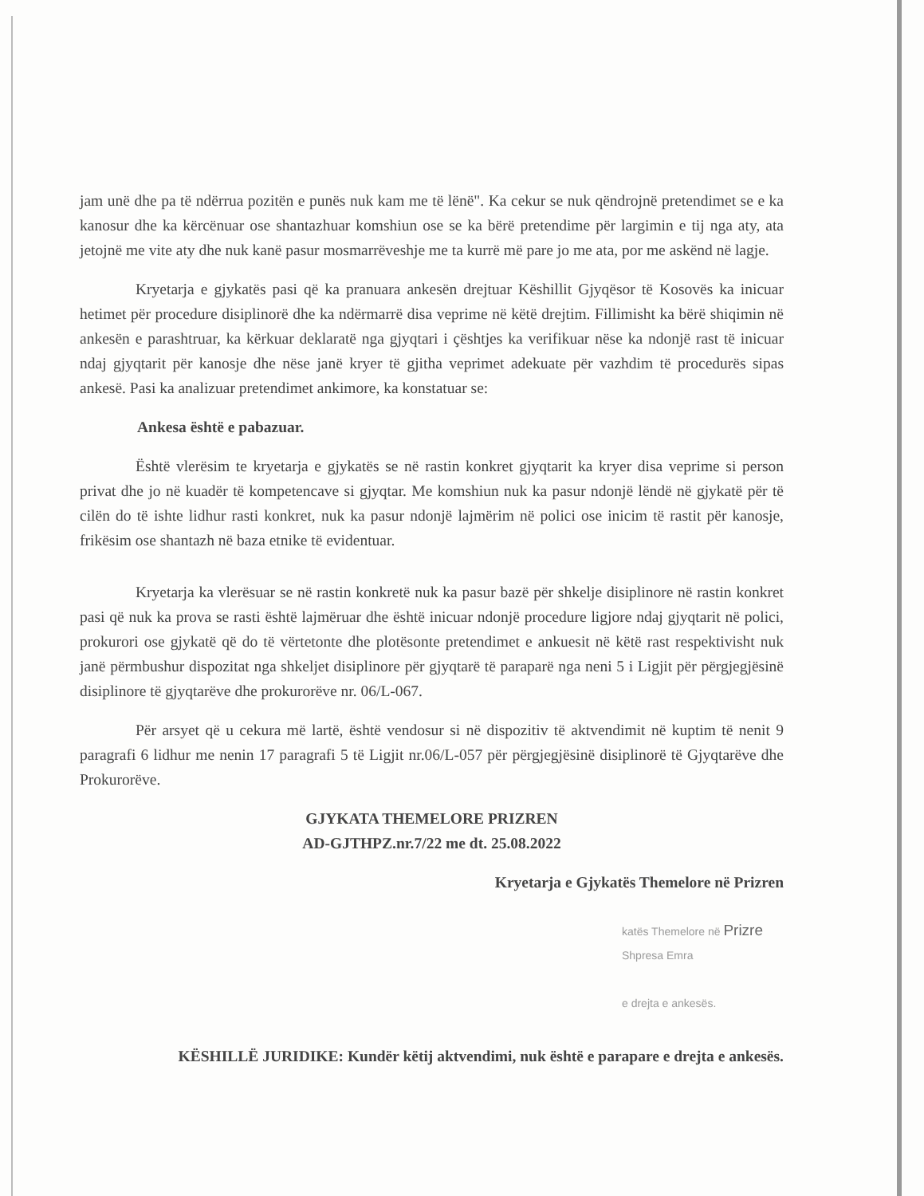jam unë dhe pa të ndërrua pozitën e punës nuk kam me të lënë". Ka cekur se nuk qëndrojnë pretendimet se e ka kanosur dhe ka kërcënuar ose shantazhuar komshiun ose se ka bërë pretendime për largimin e tij nga aty, ata jetojnë me vite aty dhe nuk kanë pasur mosmarrëveshje me ta kurrë më pare jo me ata, por me askënd në lagje.
Kryetarja e gjykatës pasi që ka pranuara ankesën drejtuar Këshillit Gjyqësor të Kosovës ka inicuar hetimet për procedure disiplinorë dhe ka ndërmarrë disa veprime në këtë drejtim. Fillimisht ka bërë shiqimin në ankesën e parashtruar, ka kërkuar deklaratë nga gjyqtari i çështjes ka verifikuar nëse ka ndonjë rast të inicuar ndaj gjyqtarit për kanosje dhe nëse janë kryer të gjitha veprimet adekuate për vazhdim të procedurës sipas ankesë. Pasi ka analizuar pretendimet ankimore, ka konstatuar se:
Ankesa është e pabazuar.
Është vlerësim te kryetarja e gjykatës se në rastin konkret gjyqtarit ka kryer disa veprime si person privat dhe jo në kuadër të kompetencave si gjyqtar. Me komshiun nuk ka pasur ndonjë lëndë në gjykatë për të cilën do të ishte lidhur rasti konkret, nuk ka pasur ndonjë lajmërim në polici ose inicim të rastit për kanosje, frikësim ose shantazh në baza etnike të evidentuar.
Kryetarja ka vlerësuar se në rastin konkretë nuk ka pasur bazë për shkelje disiplinore në rastin konkret pasi që nuk ka prova se rasti është lajmëruar dhe është inicuar ndonjë procedure ligjore ndaj gjyqtarit në polici, prokurori ose gjykatë që do të vërtetonte dhe plotësonte pretendimet e ankuesit në këtë rast respektivisht nuk janë përmbushur dispozitat nga shkeljet disiplinore për gjyqtarë të paraparë nga neni 5 i Ligjit për përgjegjësinë disiplinore të gjyqtarëve dhe prokurorëve nr. 06/L-067.
Për arsyet që u cekura më lartë, është vendosur si në dispozitiv të aktvendimit në kuptim të nenit 9 paragrafi 6 lidhur me nenin 17 paragrafi 5 të Ligjit nr.06/L-057 për përgjegjësinë disiplinorë të Gjyqtarëve dhe Prokurorëve.
GJYKATA THEMELORE PRIZREN
AD-GJTHPZ.nr.7/22 me dt. 25.08.2022
Kryetarja e Gjykatës Themelore në Prizren
katës Themelore në Prizre
Shpresa Emra
e drejta e ankesës.
KËSHILLË JURIDIKE: Kundër këtij aktvendimi, nuk është e parapare e drejta e ankesës.